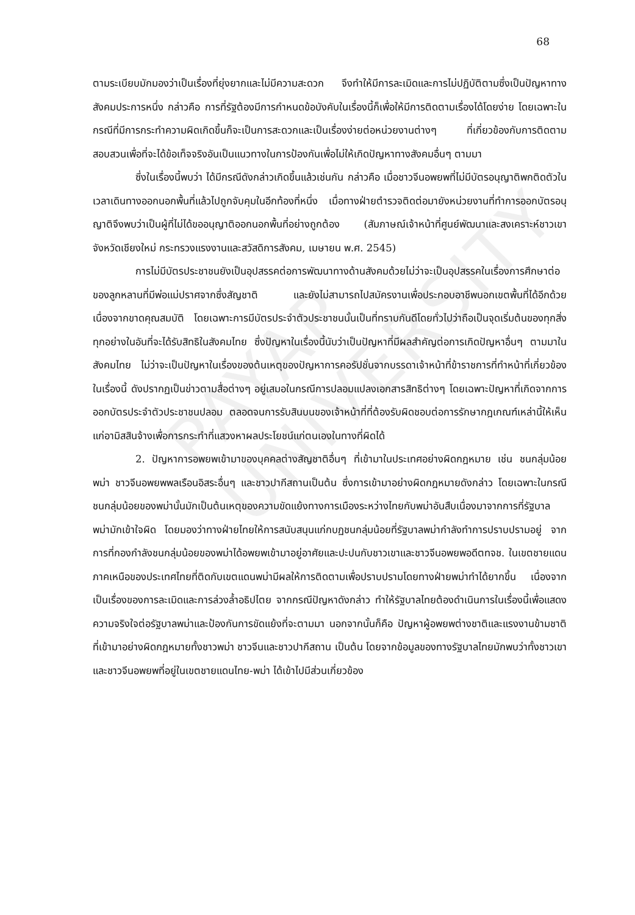PAYAP UNIVERSITY
68
ตามระเบียบมักมองว่าเป็นเรื่องที่ยุ่งยากและไม่มีความสะดวก จึงทำให้มีการละเมิดและการไม่ปฏิบัติตามซึ่งเป็นปัญหาทางสังคมประการหนึ่ง กล่าวคือ การที่รัฐต้องมีการกำหนดข้อบังคับในเรื่องนี้ก็เพื่อให้มีการติดตามเรื่องได้โดยง่าย โดยเฉพาะในกรณีที่มีการกระทำความผิดเกิดขึ้นก็จะเป็นการสะดวกและเป็นเรื่องง่ายต่อหน่วยงานต่างๆ ที่เกี่ยวข้องกับการติดตามสอบสวนเพื่อที่จะได้ข้อเท็จจริงอันเป็นแนวทางในการป้องกันเพื่อไม่ให้เกิดปัญหาทางสังคมอื่นๆ ตามมา
ซึ่งในเรื่องนี้พบว่า ได้มีกรณีดังกล่าวเกิดขึ้นแล้วเช่นกัน กล่าวคือ เมื่อชาวจีนอพยพที่ไม่มีบัตรอนุญาติพกติดตัวในเวลาเดินทางออกนอกพื้นที่แล้วไปถูกจับคุมในอีกท้องที่หนึ่ง เมื่อทางฝ่ายตำรวจติดต่อมายังหน่วยงานที่ทำการออกบัตรอนุญาติจึงพบว่าเป็นผู้ที่ไม่ได้ขออนุญาติออกนอกพื้นที่อย่างถูกต้อง (สัมภาษณ์เจ้าหน้าที่ศูนย์พัฒนาและสงเคราะห์ชาวเขา จังหวัดเชียงใหม่ กระทรวงแรงงานและสวัสดิการสังคม, เมษายน พ.ศ. 2545)
การไม่มีบัตรประชาชนยังเป็นอุปสรรคต่อการพัฒนาทางด้านสังคมด้วยไม่ว่าจะเป็นอุปสรรคในเรื่องการศึกษาต่อของลูกหลานที่มีพ่อแม่ปราศจากซึ่งสัญชาติ และยังไม่สามารถไปสมัครงานเพื่อประกอบอาชีพนอกเขตพื้นที่ได้อีกด้วย เนื่องจากขาดคุณสมบัติ โดยเฉพาะการมีบัตรประจำตัวประชาชนนั้นเป็นที่ทราบกันดีโดยทั่วไปว่าถือเป็นจุดเริ่มต้นของทุกสิ่งทุกอย่างในอันที่จะได้รับสิทธิในสังคมไทย ซึ่งปัญหาในเรื่องนี้นับว่าเป็นปัญหาที่มีผลสำคัญต่อการเกิดปัญหาอื่นๆ ตามมาในสังคมไทย ไม่ว่าจะเป็นปัญหาในเรื่องของต้นเหตุของปัญหาการคอรัปชั่นจากบรรดาเจ้าหน้าที่ข้าราชการที่ทำหน้าที่เกี่ยวข้องในเรื่องนี้ ดังปรากฏเป็นข่าวตามสื่อต่างๆ อยู่เสมอในกรณีการปลอมแปลงเอกสารสิทธิต่างๆ โดยเฉพาะปัญหาที่เกิดจากการออกบัตรประจำตัวประชาชนปลอม ตลอดจนการรับสินบนของเจ้าหน้าที่ที่ต้องรับผิดชอบต่อการรักษากฎเกณฑ์เหล่านี้ให้เห็นแก่อามิสสินจ้างเพื่อการกระทำที่แสวงหาผลประโยชน์แก่ตนเองในทางที่ผิดได้
2. ปัญหาการอพยพเข้ามาของบุคคลต่างสัญชาติอื่นๆ ที่เข้ามาในประเทศอย่างผิดกฎหมาย เช่น ชนกลุ่มน้อยพม่า ชาวจีนอพยพพลเรือนอิสระอื่นๆ และชาวปากีสถานเป็นต้น ซึ่งการเข้ามาอย่างผิดกฎหมายดังกล่าว โดยเฉพาะในกรณีชนกลุ่มน้อยของพม่านั้นมักเป็นต้นเหตุของความขัดแย้งทางการเมืองระหว่างไทยกับพม่าอันสืบเนื่องมาจากการที่รัฐบาลพม่ามักเข้าใจผิด โดยมองว่าทางฝ่ายไทยให้การสนับสนุนแก่กบฏชนกลุ่มน้อยที่รัฐบาลพม่ากำลังทำการปราบปรามอยู่ จากการที่กองกำลังชนกลุ่มน้อยของพม่าได้อพยพเข้ามาอยู่อาศัยและปะปนกับชาวเขาและชาวจีนอพยพอดีตทจช. ในเขตชายแดนภาคเหนือของประเทศไทยที่ติดกับเขตแดนพม่ามีผลให้การติดตามเพื่อปราบปรามโดยทางฝ่ายพม่าทำได้ยากขึ้น เนื่องจากเป็นเรื่องของการละเมิดและการล่วงล้ำอธิปไตย จากกรณีปัญหาดังกล่าว ทำให้รัฐบาลไทยต้องดำเนินการในเรื่องนี้เพื่อแสดงความจริงใจต่อรัฐบาลพม่าและป้องกันการขัดแย้งที่จะตามมา นอกจากนั้นก็คือ ปัญหาผู้อพยพต่างชาติและแรงงานข้ามชาติที่เข้ามาอย่างผิดกฎหมายทั้งชาวพม่า ชาวจีนและชาวปากีสถาน เป็นต้น โดยจากข้อมูลของทางรัฐบาลไทยมักพบว่าทั้งชาวเขาและชาวจีนอพยพที่อยู่ในเขตชายแดนไทย-พม่า ได้เข้าไปมีส่วนเกี่ยวข้อง